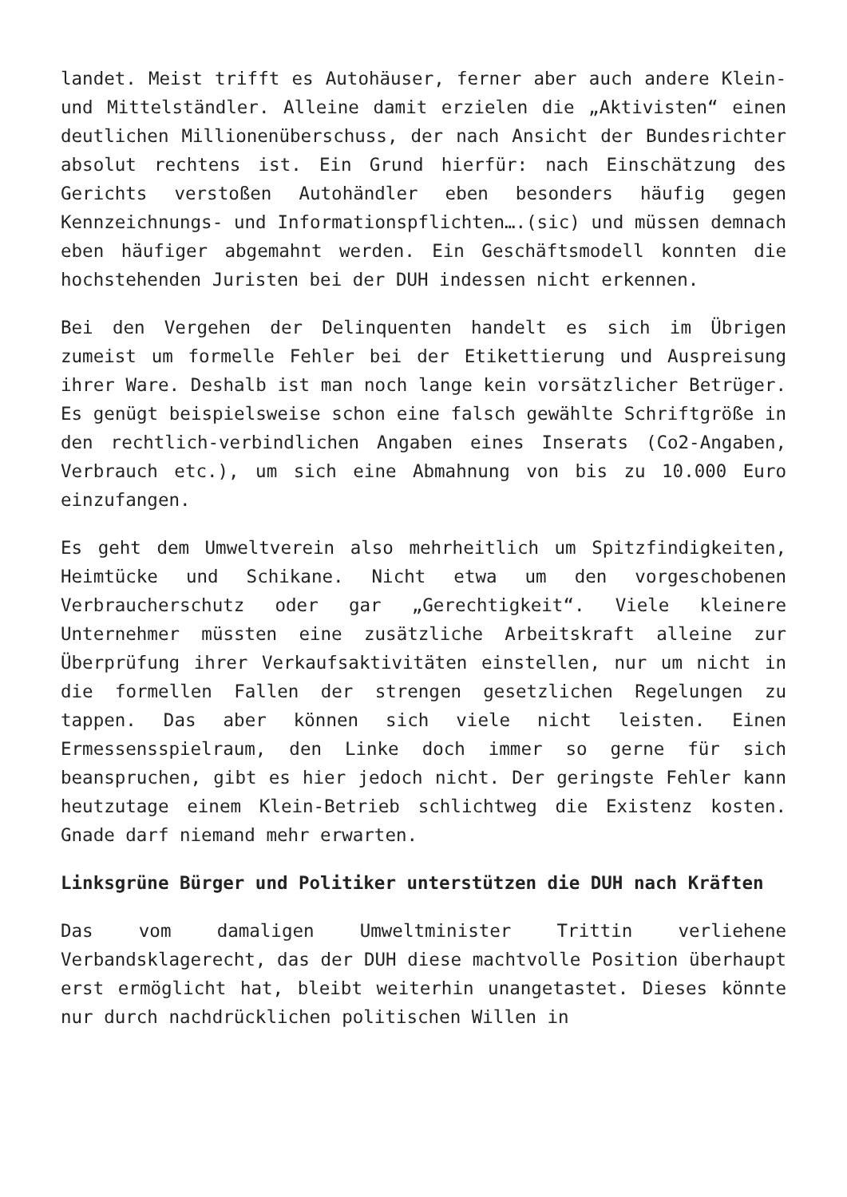landet. Meist trifft es Autohäuser, ferner aber auch andere Klein- und Mittelständler. Alleine damit erzielen die „Aktivisten“ einen deutlichen Millionenüberschuss, der nach Ansicht der Bundesrichter absolut rechtens ist. Ein Grund hierfür: nach Einschätzung des Gerichts verstoßen Autohändler eben besonders häufig gegen Kennzeichnungs- und Informationspflichten….(sic) und müssen demnach eben häufiger abgemahnt werden. Ein Geschäftsmodell konnten die hochstehenden Juristen bei der DUH indessen nicht erkennen.
Bei den Vergehen der Delinquenten handelt es sich im Übrigen zumeist um formelle Fehler bei der Etikettierung und Auspreisung ihrer Ware. Deshalb ist man noch lange kein vorsätzlicher Betrüger. Es genügt beispielsweise schon eine falsch gewählte Schriftgröße in den rechtlich-verbindlichen Angaben eines Inserats (Co2-Angaben, Verbrauch etc.), um sich eine Abmahnung von bis zu 10.000 Euro einzufangen.
Es geht dem Umweltverein also mehrheitlich um Spitzfindigkeiten, Heimtücke und Schikane. Nicht etwa um den vorgeschobenen Verbraucherschutz oder gar „Gerechtigkeit“. Viele kleinere Unternehmer müssten eine zusätzliche Arbeitskraft alleine zur Überprüfung ihrer Verkaufsaktivitäten einstellen, nur um nicht in die formellen Fallen der strengen gesetzlichen Regelungen zu tappen. Das aber können sich viele nicht leisten. Einen Ermessensspielraum, den Linke doch immer so gerne für sich beanspruchen, gibt es hier jedoch nicht. Der geringste Fehler kann heutzutage einem Klein-Betrieb schlichtweg die Existenz kosten. Gnade darf niemand mehr erwarten.
Linksgrüne Bürger und Politiker unterstützen die DUH nach Kräften
Das vom damaligen Umweltminister Trittin verliehene Verbandsklagerecht, das der DUH diese machtvolle Position überhaupt erst ermöglicht hat, bleibt weiterhin unangetastet. Dieses könnte nur durch nachdrücklichen politischen Willen in